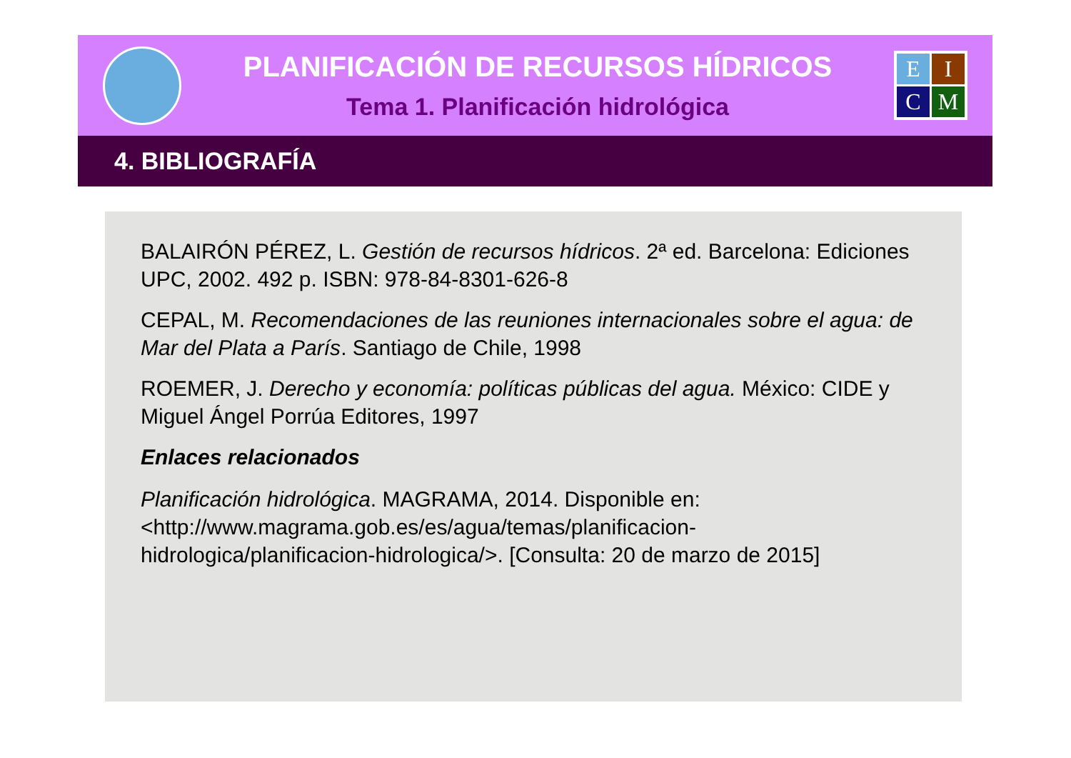PLANIFICACIÓN DE RECURSOS HÍDRICOS
Tema 1. Planificación hidrológica
E
I
C
M
4. BIBLIOGRAFÍA
BALAIRÓN PÉREZ, L. Gestión de recursos hídricos. 2ª ed. Barcelona: Ediciones UPC, 2002. 492 p. ISBN: 978-84-8301-626-8
CEPAL, M. Recomendaciones de las reuniones internacionales sobre el agua: de Mar del Plata a París. Santiago de Chile, 1998
ROEMER, J. Derecho y economía: políticas públicas del agua. México: CIDE y Miguel Ángel Porrúa Editores, 1997
Enlaces relacionados
Planificación hidrológica. MAGRAMA, 2014. Disponible en: <http://www.magrama.gob.es/es/agua/temas/planificacion-hidrologica/planificacion-hidrologica/>. [Consulta: 20 de marzo de 2015]